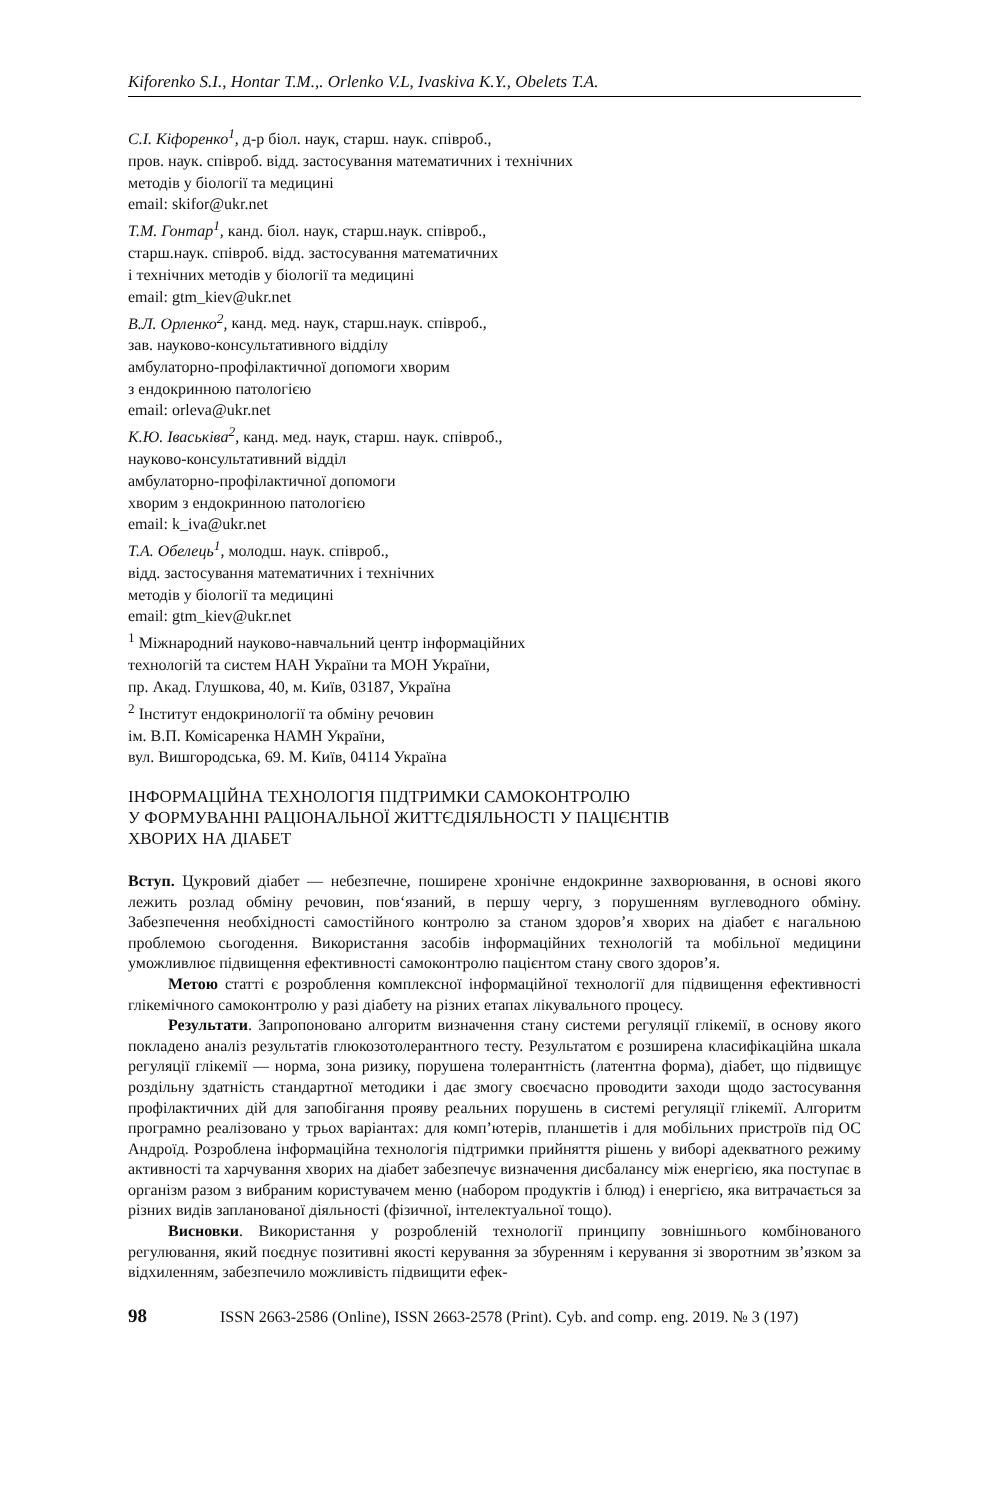Kiforenko S.I., Hontar T.M.,. Orlenko V.L, Ivaskiva K.Y., Obelets T.A.
С.І. Кіфоренко<sup>1</sup>, д-р біол. наук, старш. наук. співроб.,
пров. наук. співроб. відд. застосування математичних і технічних
методів у біології та медицині
email: skifor@ukr.net
Т.М. Гонтар<sup>1</sup>, канд. біол. наук, старш.наук. співроб.,
старш.наук. співроб. відд. застосування математичних
і технічних методів у біології та медицині
email: gtm_kiev@ukr.net
В.Л. Орленко<sup>2</sup>, канд. мед. наук, старш.наук. співроб.,
зав. науково-консультативного відділу
амбулаторно-профілактичної допомоги хворим
з ендокринною патологією
email: orleva@ukr.net
К.Ю. Іваськіва<sup>2</sup>, канд. мед. наук, старш. наук. співроб.,
науково-консультативний відділ
амбулаторно-профілактичної допомоги
хворим з ендокринною патологією
email: k_iva@ukr.net
Т.А. Обелець<sup>1</sup>, молодш. наук. співроб.,
відд. застосування математичних і технічних
методів у біології та медицині
email: gtm_kiev@ukr.net
<sup>1</sup> Міжнародний науково-навчальний центр інформаційних
технологій та систем НАН України та МОН України,
пр. Акад. Глушкова, 40, м. Київ, 03187, Україна
<sup>2</sup> Інститут ендокринології та обміну речовин
ім. В.П. Комісаренка НАМН України,
вул. Вишгородська, 69. М. Київ, 04114 Україна
ІНФОРМАЦІЙНА ТЕХНОЛОГІЯ ПІДТРИМКИ САМОКОНТРОЛЮ
У ФОРМУВАННІ РАЦІОНАЛЬНОЇ ЖИТТЄДІЯЛЬНОСТІ У ПАЦІЄНТІВ
ХВОРИХ НА ДІАБЕТ
Вступ. Цукровий діабет — небезпечне, поширене хронічне ендокринне захворювання, в основі якого лежить розлад обміну речовин, пов‘язаний, в першу чергу, з порушенням вуглеводного обміну. Забезпечення необхідності самостійного контролю за станом здоров’я хворих на діабет є нагальною проблемою сьогодення. Використання засобів інформаційних технологій та мобільної медицини уможливлює підвищення ефективності самоконтролю пацієнтом стану свого здоров’я.
Метою статті є розроблення комплексної інформаційної технології для підвищення ефективності глікемічного самоконтролю у разі діабету на різних етапах лікувального процесу.
Результати. Запропоновано алгоритм визначення стану системи регуляції глікемії, в основу якого покладено аналіз результатів глюкозотолерантного тесту. Результатом є розширена класифікаційна шкала регуляції глікемії — норма, зона ризику, порушена толерантність (латентна форма), діабет, що підвищує роздільну здатність стандартної методики і дає змогу своєчасно проводити заходи щодо застосування профілактичних дій для запобігання прояву реальних порушень в системі регуляції глікемії. Алгоритм програмно реалізовано у трьох варіантах: для комп’ютерів, планшетів і для мобільних пристроїв під ОС Андроїд. Розроблена інформаційна технологія підтримки прийняття рішень у виборі адекватного режиму активності та харчування хворих на діабет забезпечує визначення дисбалансу між енергією, яка поступає в організм разом з вибраним користувачем меню (набором продуктів і блюд) і енергією, яка витрачається за різних видів запланованої діяльності (фізичної, інтелектуальної тощо).
Висновки. Використання у розробленій технології принципу зовнішнього комбінованого регулювання, який поєднує позитивні якості керування за збуренням і керування зі зворотним зв’язком за відхиленням, забезпечило можливість підвищити ефек-
98 ISSN 2663-2586 (Online), ISSN 2663-2578 (Print). Cyb. and comp. eng. 2019. № 3 (197)